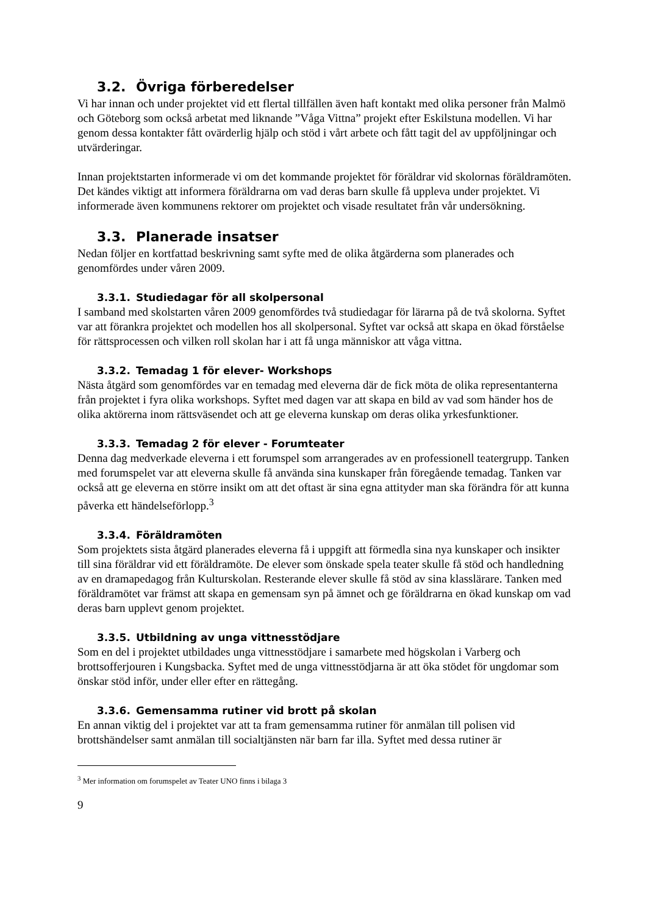3.2. Övriga förberedelser
Vi har innan och under projektet vid ett flertal tillfällen även haft kontakt med olika personer från Malmö och Göteborg som också arbetat med liknande ”Våga Vittna” projekt efter Eskilstuna modellen. Vi har genom dessa kontakter fått ovärderlig hjälp och stöd i vårt arbete och fått tagit del av uppföljningar och utvärderingar.
Innan projektstarten informerade vi om det kommande projektet för föräldrar vid skolornas föräldramöten. Det kändes viktigt att informera föräldrarna om vad deras barn skulle få uppleva under projektet. Vi informerade även kommunens rektorer om projektet och visade resultatet från vår undersökning.
3.3. Planerade insatser
Nedan följer en kortfattad beskrivning samt syfte med de olika åtgärderna som planerades och genomfördes under våren 2009.
3.3.1. Studiedagar för all skolpersonal
I samband med skolstarten våren 2009 genomfördes två studiedagar för lärarna på de två skolorna. Syftet var att förankra projektet och modellen hos all skolpersonal. Syftet var också att skapa en ökad förståelse för rättsprocessen och vilken roll skolan har i att få unga människor att våga vittna.
3.3.2. Temadag 1 för elever- Workshops
Nästa åtgärd som genomfördes var en temadag med eleverna där de fick möta de olika representanterna från projektet i fyra olika workshops. Syftet med dagen var att skapa en bild av vad som händer hos de olika aktörerna inom rättsväsendet och att ge eleverna kunskap om deras olika yrkesfunktioner.
3.3.3. Temadag 2 för elever - Forumteater
Denna dag medverkade eleverna i ett forumspel som arrangerades av en professionell teatergrupp. Tanken med forumspelet var att eleverna skulle få använda sina kunskaper från föregående temadag. Tanken var också att ge eleverna en större insikt om att det oftast är sina egna attityder man ska förändra för att kunna påverka ett händelseförlopp.<sup>3</sup>
3.3.4. Föräldramöten
Som projektets sista åtgärd planerades eleverna få i uppgift att förmedla sina nya kunskaper och insikter till sina föräldrar vid ett föräldramöte. De elever som önskade spela teater skulle få stöd och handledning av en dramapedagog från Kulturskolan. Resterande elever skulle få stöd av sina klasslärare. Tanken med föräldramötet var främst att skapa en gemensam syn på ämnet och ge föräldrarna en ökad kunskap om vad deras barn upplevt genom projektet.
3.3.5. Utbildning av unga vittnesstödjare
Som en del i projektet utbildades unga vittnesstödjare i samarbete med högskolan i Varberg och brottsofferjouren i Kungsbacka. Syftet med de unga vittnesstödjarna är att öka stödet för ungdomar som önskar stöd inför, under eller efter en rättegång.
3.3.6. Gemensamma rutiner vid brott på skolan
En annan viktig del i projektet var att ta fram gemensamma rutiner för anmälan till polisen vid brottshändelser samt anmälan till socialtjänsten när barn far illa. Syftet med dessa rutiner är
<sup>3</sup> Mer information om forumspelet av Teater UNO finns i bilaga 3
9